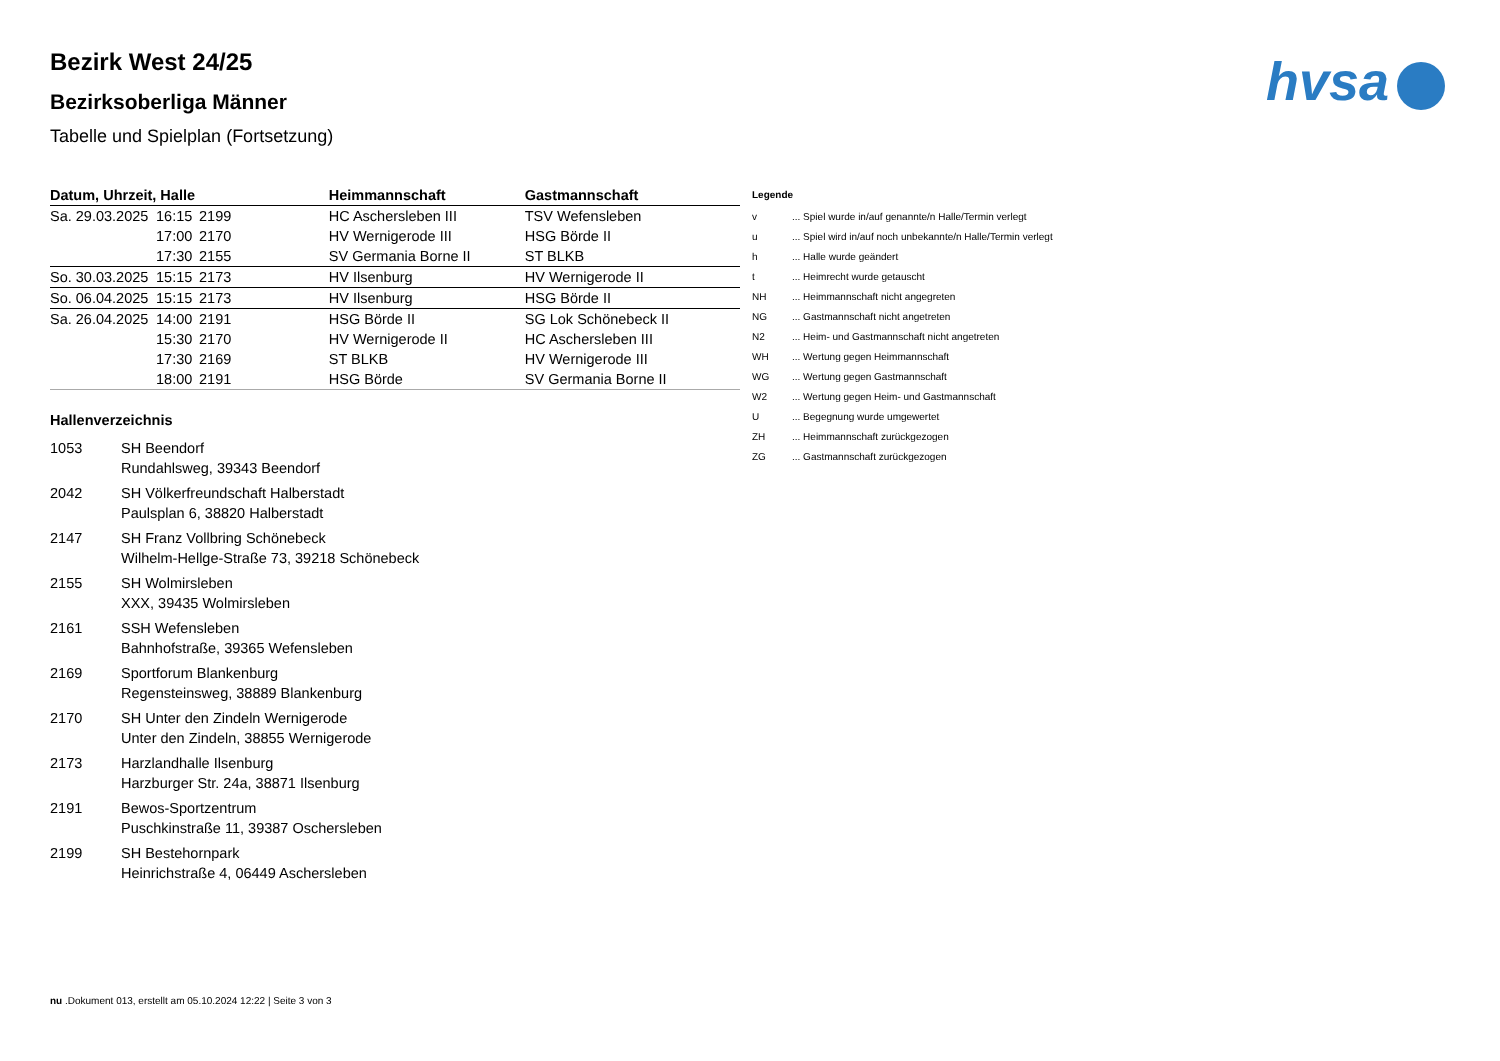hvsa
Bezirk West 24/25
Bezirksoberliga Männer
Tabelle und Spielplan (Fortsetzung)
| Datum, Uhrzeit, Halle | | | Heimmannschaft | Gastmannschaft |
| --- | --- | --- | --- | --- |
| Sa. 29.03.2025 | 16:15 | 2199 | HC Aschersleben III | TSV Wefensleben |
| | 17:00 | 2170 | HV Wernigerode III | HSG Börde II |
| | 17:30 | 2155 | SV Germania Borne II | ST BLKB |
| So. 30.03.2025 | 15:15 | 2173 | HV Ilsenburg | HV Wernigerode II |
| So. 06.04.2025 | 15:15 | 2173 | HV Ilsenburg | HSG Börde II |
| Sa. 26.04.2025 | 14:00 | 2191 | HSG Börde II | SG Lok Schönebeck II |
| | 15:30 | 2170 | HV Wernigerode II | HC Aschersleben III |
| | 17:30 | 2169 | ST BLKB | HV Wernigerode III |
| | 18:00 | 2191 | HSG Börde | SV Germania Borne II |
Hallenverzeichnis
| 1053 | SH Beendorf Rundahlsweg, 39343 Beendorf |
| 2042 | SH Völkerfreundschaft Halberstadt Paulsplan 6, 38820 Halberstadt |
| 2147 | SH Franz Vollbring Schönebeck Wilhelm-Hellge-Straße 73, 39218 Schönebeck |
| 2155 | SH Wolmirsleben XXX, 39435 Wolmirsleben |
| 2161 | SSH Wefensleben Bahnhofstraße, 39365 Wefensleben |
| 2169 | Sportforum Blankenburg Regensteinsweg, 38889 Blankenburg |
| 2170 | SH Unter den Zindeln Wernigerode Unter den Zindeln, 38855 Wernigerode |
| 2173 | Harzlandhalle Ilsenburg Harzburger Str. 24a, 38871 Ilsenburg |
| 2191 | Bewos-Sportzentrum Puschkinstraße 11, 39387 Oschersleben |
| 2199 | SH Bestehornpark Heinrichstraße 4, 06449 Aschersleben |
| Legende | |
| --- | --- |
| v | ... Spiel wurde in/auf genannte/n Halle/Termin verlegt |
| u | ... Spiel wird in/auf noch unbekannte/n Halle/Termin verlegt |
| h | ... Halle wurde geändert |
| t | ... Heimrecht wurde getauscht |
| NH | ... Heimmannschaft nicht angegreten |
| NG | ... Gastmannschaft nicht angetreten |
| N2 | ... Heim- und Gastmannschaft nicht angetreten |
| WH | ... Wertung gegen Heimmannschaft |
| WG | ... Wertung gegen Gastmannschaft |
| W2 | ... Wertung gegen Heim- und Gastmannschaft |
| U | ... Begegnung wurde umgewertet |
| ZH | ... Heimmannschaft zurückgezogen |
| ZG | ... Gastmannschaft zurückgezogen |
nu .Dokument 013, erstellt am 05.10.2024 12:22 | Seite 3 von 3